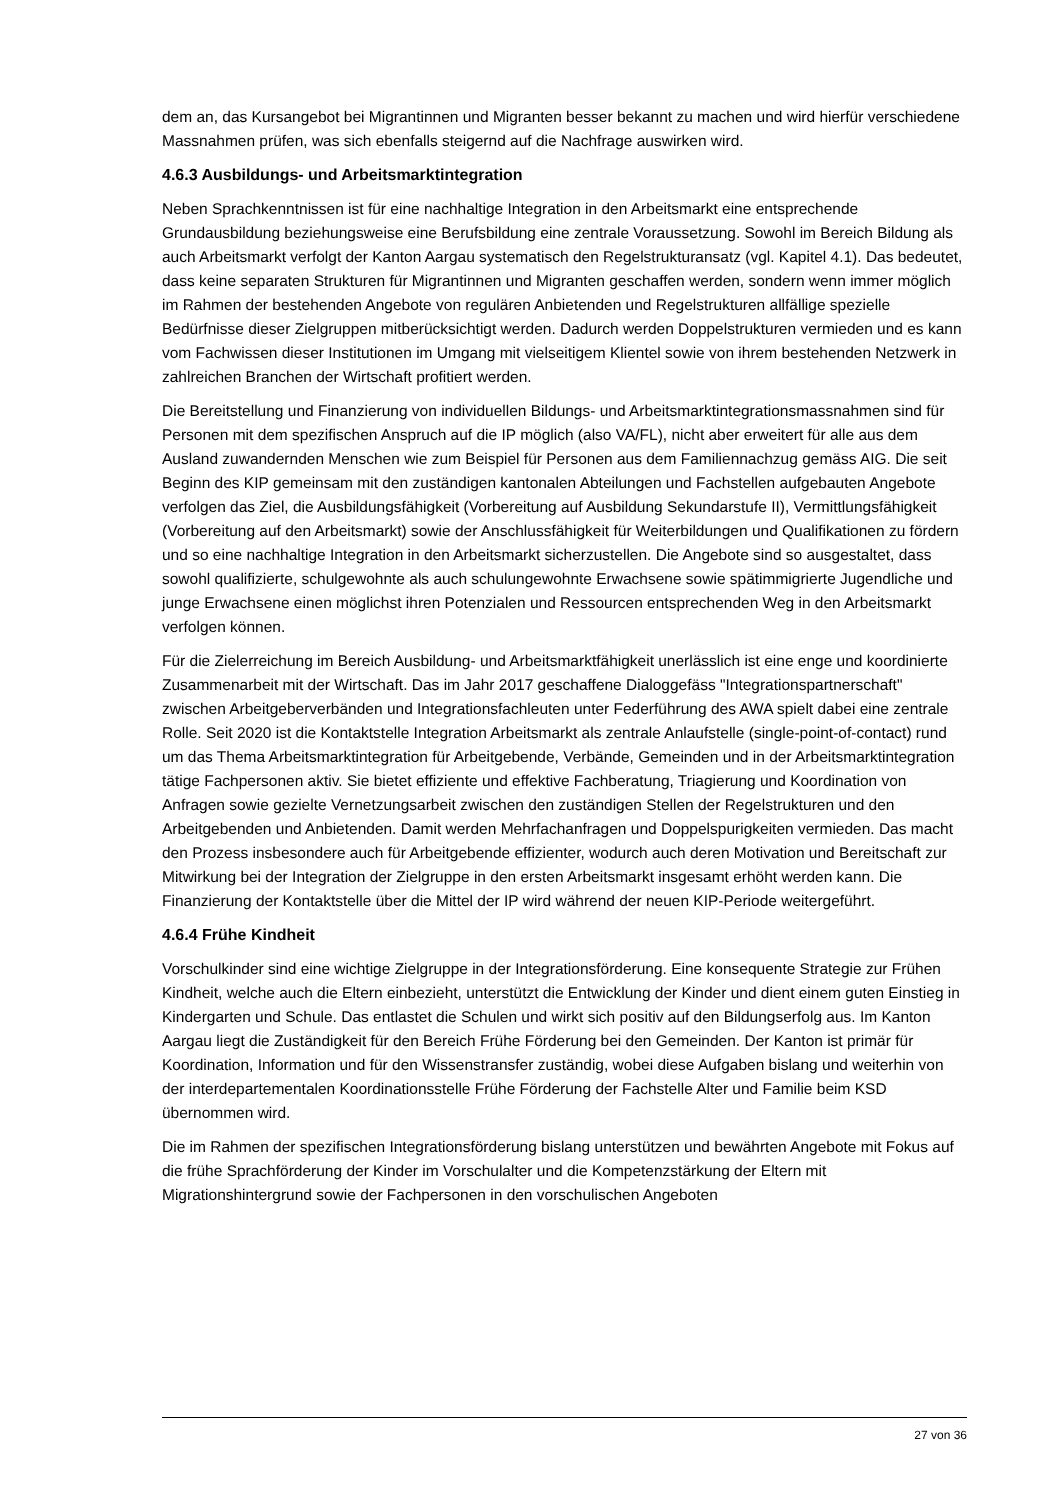dem an, das Kursangebot bei Migrantinnen und Migranten besser bekannt zu machen und wird hierfür verschiedene Massnahmen prüfen, was sich ebenfalls steigernd auf die Nachfrage auswirken wird.
4.6.3 Ausbildungs- und Arbeitsmarktintegration
Neben Sprachkenntnissen ist für eine nachhaltige Integration in den Arbeitsmarkt eine entsprechende Grundausbildung beziehungsweise eine Berufsbildung eine zentrale Voraussetzung. Sowohl im Bereich Bildung als auch Arbeitsmarkt verfolgt der Kanton Aargau systematisch den Regelstrukturansatz (vgl. Kapitel 4.1). Das bedeutet, dass keine separaten Strukturen für Migrantinnen und Migranten geschaffen werden, sondern wenn immer möglich im Rahmen der bestehenden Angebote von regulären Anbietenden und Regelstrukturen allfällige spezielle Bedürfnisse dieser Zielgruppen mitberücksichtigt werden. Dadurch werden Doppelstrukturen vermieden und es kann vom Fachwissen dieser Institutionen im Umgang mit vielseitigem Klientel sowie von ihrem bestehenden Netzwerk in zahlreichen Branchen der Wirtschaft profitiert werden.
Die Bereitstellung und Finanzierung von individuellen Bildungs- und Arbeitsmarktintegrationsmassnahmen sind für Personen mit dem spezifischen Anspruch auf die IP möglich (also VA/FL), nicht aber erweitert für alle aus dem Ausland zuwandernden Menschen wie zum Beispiel für Personen aus dem Familiennachzug gemäss AIG. Die seit Beginn des KIP gemeinsam mit den zuständigen kantonalen Abteilungen und Fachstellen aufgebauten Angebote verfolgen das Ziel, die Ausbildungsfähigkeit (Vorbereitung auf Ausbildung Sekundarstufe II), Vermittlungsfähigkeit (Vorbereitung auf den Arbeitsmarkt) sowie der Anschlussfähigkeit für Weiterbildungen und Qualifikationen zu fördern und so eine nachhaltige Integration in den Arbeitsmarkt sicherzustellen. Die Angebote sind so ausgestaltet, dass sowohl qualifizierte, schulgewohnte als auch schulungewohnte Erwachsene sowie spätimmigrierte Jugendliche und junge Erwachsene einen möglichst ihren Potenzialen und Ressourcen entsprechenden Weg in den Arbeitsmarkt verfolgen können.
Für die Zielerreichung im Bereich Ausbildung- und Arbeitsmarktfähigkeit unerlässlich ist eine enge und koordinierte Zusammenarbeit mit der Wirtschaft. Das im Jahr 2017 geschaffene Dialoggefäss "Integrationspartnerschaft" zwischen Arbeitgeberverbänden und Integrationsfachleuten unter Federführung des AWA spielt dabei eine zentrale Rolle. Seit 2020 ist die Kontaktstelle Integration Arbeitsmarkt als zentrale Anlaufstelle (single-point-of-contact) rund um das Thema Arbeitsmarktintegration für Arbeitgebende, Verbände, Gemeinden und in der Arbeitsmarktintegration tätige Fachpersonen aktiv. Sie bietet effiziente und effektive Fachberatung, Triagierung und Koordination von Anfragen sowie gezielte Vernetzungsarbeit zwischen den zuständigen Stellen der Regelstrukturen und den Arbeitgebenden und Anbietenden. Damit werden Mehrfachanfragen und Doppelspurigkeiten vermieden. Das macht den Prozess insbesondere auch für Arbeitgebende effizienter, wodurch auch deren Motivation und Bereitschaft zur Mitwirkung bei der Integration der Zielgruppe in den ersten Arbeitsmarkt insgesamt erhöht werden kann. Die Finanzierung der Kontaktstelle über die Mittel der IP wird während der neuen KIP-Periode weitergeführt.
4.6.4 Frühe Kindheit
Vorschulkinder sind eine wichtige Zielgruppe in der Integrationsförderung. Eine konsequente Strategie zur Frühen Kindheit, welche auch die Eltern einbezieht, unterstützt die Entwicklung der Kinder und dient einem guten Einstieg in Kindergarten und Schule. Das entlastet die Schulen und wirkt sich positiv auf den Bildungserfolg aus. Im Kanton Aargau liegt die Zuständigkeit für den Bereich Frühe Förderung bei den Gemeinden. Der Kanton ist primär für Koordination, Information und für den Wissenstransfer zuständig, wobei diese Aufgaben bislang und weiterhin von der interdepartementalen Koordinationsstelle Frühe Förderung der Fachstelle Alter und Familie beim KSD übernommen wird.
Die im Rahmen der spezifischen Integrationsförderung bislang unterstützen und bewährten Angebote mit Fokus auf die frühe Sprachförderung der Kinder im Vorschulalter und die Kompetenzstärkung der Eltern mit Migrationshintergrund sowie der Fachpersonen in den vorschulischen Angeboten
27 von 36